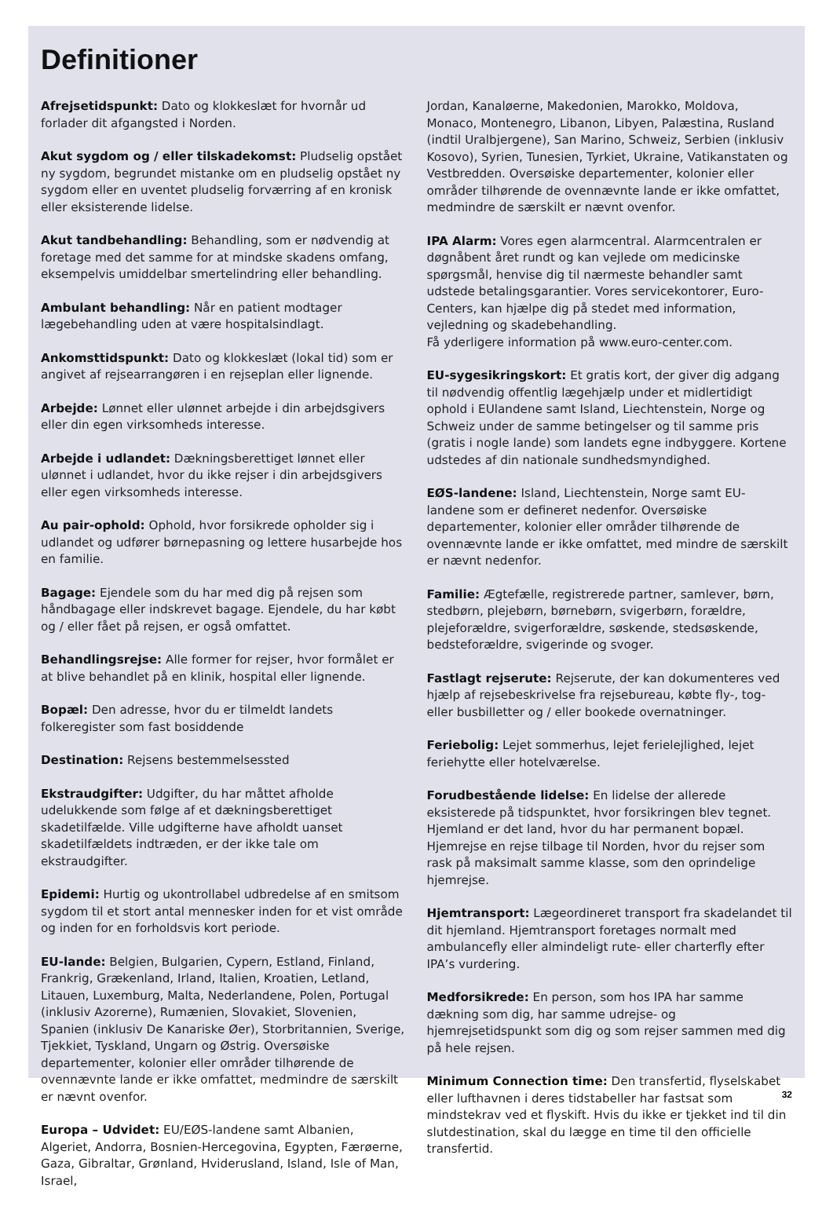Definitioner
Afrejsetidspunkt: Dato og klokkeslæt for hvornår ud forlader dit afgangsted i Norden.
Akut sygdom og / eller tilskadekomst: Pludselig opstået ny sygdom, begrundet mistanke om en pludselig opstået ny sygdom eller en uventet pludselig forværring af en kronisk eller eksisterende lidelse.
Akut tandbehandling: Behandling, som er nødvendig at foretage med det samme for at mindske skadens omfang, eksempelvis umiddelbar smertelindring eller behandling.
Ambulant behandling: Når en patient modtager lægebehandling uden at være hospitalsindlagt.
Ankomsttidspunkt: Dato og klokkeslæt (lokal tid) som er angivet af rejsearrangøren i en rejseplan eller lignende.
Arbejde: Lønnet eller ulønnet arbejde i din arbejdsgivers eller din egen virksomheds interesse.
Arbejde i udlandet: Dækningsberettiget lønnet eller ulønnet i udlandet, hvor du ikke rejser i din arbejdsgivers eller egen virksomheds interesse.
Au pair-ophold: Ophold, hvor forsikrede opholder sig i udlandet og udfører børnepasning og lettere husarbejde hos en familie.
Bagage: Ejendele som du har med dig på rejsen som håndbagage eller indskrevet bagage. Ejendele, du har købt og / eller fået på rejsen, er også omfattet.
Behandlingsrejse: Alle former for rejser, hvor formålet er at blive behandlet på en klinik, hospital eller lignende.
Bopæl: Den adresse, hvor du er tilmeldt landets folkeregister som fast bosiddende
Destination: Rejsens bestemmelsessted
Ekstraudgifter: Udgifter, du har måttet afholde udelukkende som følge af et dækningsberettiget skadetilfælde. Ville udgifterne have afholdt uanset skadetilfældets indtræden, er der ikke tale om ekstraudgifter.
Epidemi: Hurtig og ukontrollabel udbredelse af en smitsom sygdom til et stort antal mennesker inden for et vist område og inden for en forholdsvis kort periode.
EU-lande: Belgien, Bulgarien, Cypern, Estland, Finland, Frankrig, Grækenland, Irland, Italien, Kroatien, Letland, Litauen, Luxemburg, Malta, Nederlandene, Polen, Portugal (inklusiv Azorerne), Rumænien, Slovakiet, Slovenien, Spanien (inklusiv De Kanariske Øer), Storbritannien, Sverige, Tjekkiet, Tyskland, Ungarn og Østrig. Oversøiske departementer, kolonier eller områder tilhørende de ovennævnte lande er ikke omfattet, medmindre de særskilt er nævnt ovenfor.
Europa – Udvidet: EU/EØS-landene samt Albanien, Algeriet, Andorra, Bosnien-Hercegovina, Egypten, Færøerne, Gaza, Gibraltar, Grønland, Hviderusland, Island, Isle of Man, Israel,
Jordan, Kanaløerne, Makedonien, Marokko, Moldova, Monaco, Montenegro, Libanon, Libyen, Palæstina, Rusland (indtil Uralbjergene), San Marino, Schweiz, Serbien (inklusiv Kosovo), Syrien, Tunesien, Tyrkiet, Ukraine, Vatikanstaten og Vestbredden. Oversøiske departementer, kolonier eller områder tilhørende de ovennævnte lande er ikke omfattet, medmindre de særskilt er nævnt ovenfor.
IPA Alarm: Vores egen alarmcentral. Alarmcentralen er døgnåbent året rundt og kan vejlede om medicinske spørgsmål, henvise dig til nærmeste behandler samt udstede betalingsgarantier. Vores servicekontorer, Euro-Centers, kan hjælpe dig på stedet med information, vejledning og skadebehandling.
Få yderligere information på www.euro-center.com.
EU-sygesikringskort: Et gratis kort, der giver dig adgang til nødvendig offentlig lægehjælp under et midlertidigt ophold i EUlandene samt Island, Liechtenstein, Norge og Schweiz under de samme betingelser og til samme pris (gratis i nogle lande) som landets egne indbyggere. Kortene udstedes af din nationale sundhedsmyndighed.
EØS-landene: Island, Liechtenstein, Norge samt EU-landene som er defineret nedenfor. Oversøiske departementer, kolonier eller områder tilhørende de ovennævnte lande er ikke omfattet, med mindre de særskilt er nævnt nedenfor.
Familie: Ægtefælle, registrerede partner, samlever, børn, stedbørn, plejebørn, børnebørn, svigerbørn, forældre, plejeforældre, svigerforældre, søskende, stedsøskende, bedsteforældre, svigerinde og svoger.
Fastlagt rejserute: Rejserute, der kan dokumenteres ved hjælp af rejsebeskrivelse fra rejsebureau, købte fly-, tog- eller busbilletter og / eller bookede overnatninger.
Feriebolig: Lejet sommerhus, lejet ferielejlighed, lejet feriehytte eller hotelværelse.
Forudbestående lidelse: En lidelse der allerede eksisterede på tidspunktet, hvor forsikringen blev tegnet. Hjemland er det land, hvor du har permanent bopæl. Hjemrejse en rejse tilbage til Norden, hvor du rejser som rask på maksimalt samme klasse, som den oprindelige hjemrejse.
Hjemtransport: Lægeordineret transport fra skadelandet til dit hjemland. Hjemtransport foretages normalt med ambulancefly eller almindeligt rute- eller charterfly efter IPA’s vurdering.
Medforsikrede: En person, som hos IPA har samme dækning som dig, har samme udrejse- og hjemrejsetidspunkt som dig og som rejser sammen med dig på hele rejsen.
Minimum Connection time: Den transfertid, flyselskabet eller lufthavnen i deres tidstabeller har fastsat som mindstekrav ved et flyskift. Hvis du ikke er tjekket ind til din slutdestination, skal du lægge en time til den officielle transfertid.
32